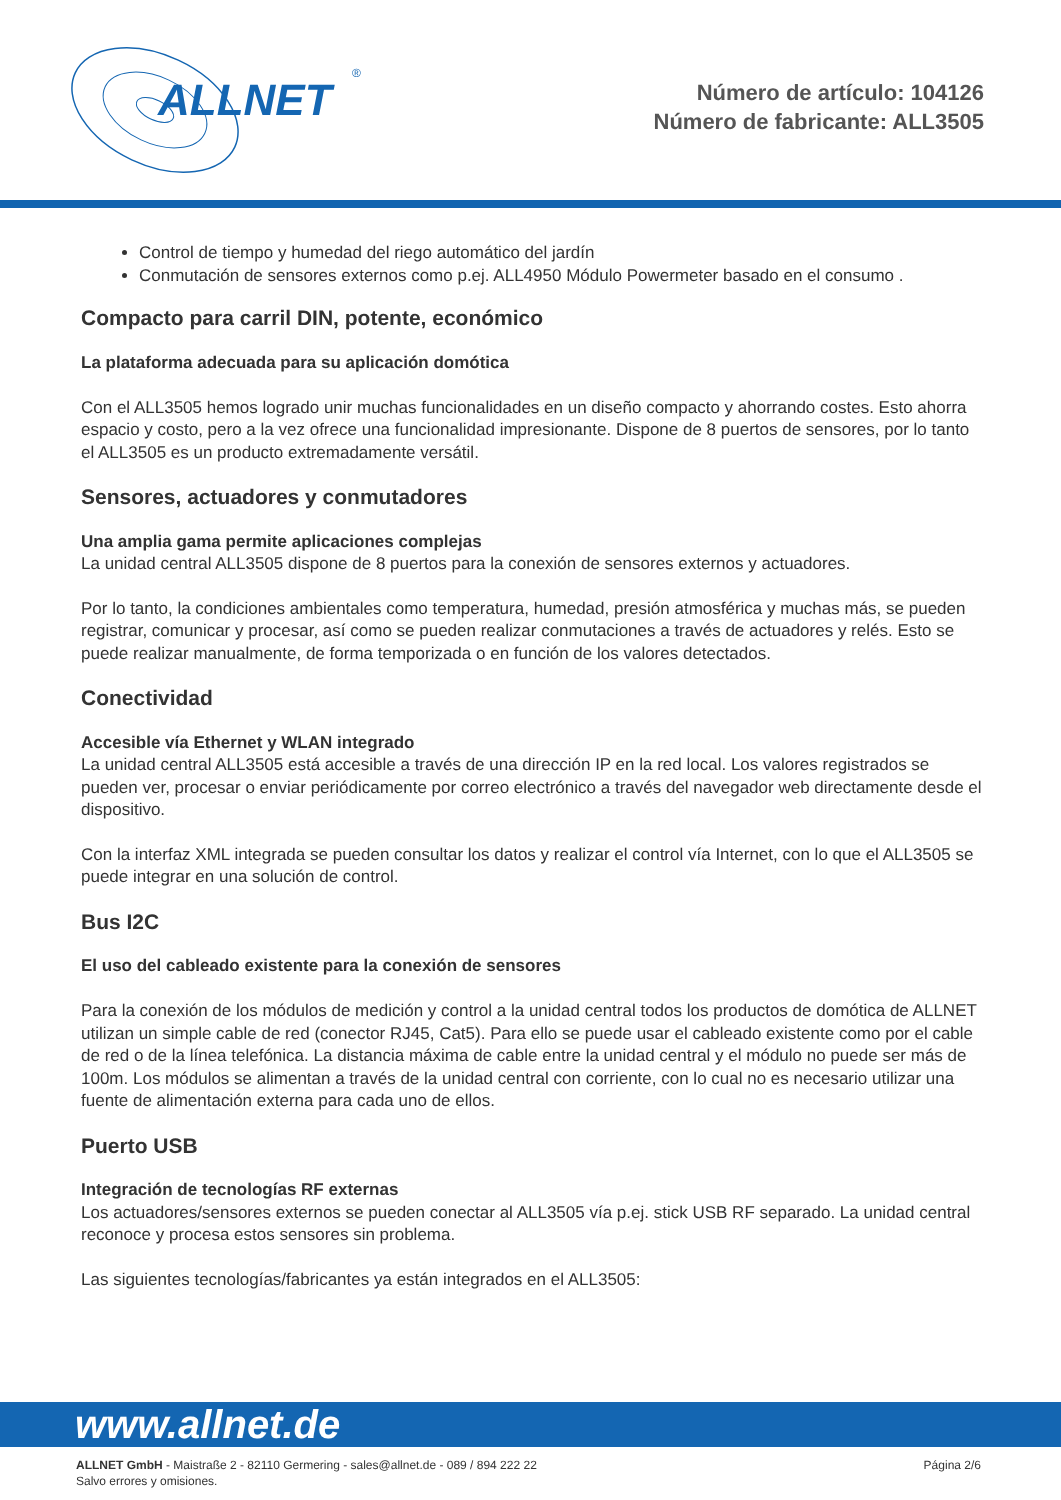ALLNET
®
Número de artículo: 104126
Número de fabricante: ALL3505
Control de tiempo y humedad del riego automático del jardín
Conmutación de sensores externos como p.ej. ALL4950 Módulo Powermeter basado en el consumo .
Compacto para carril DIN, potente, económico
La plataforma adecuada para su aplicación domótica
Con el ALL3505 hemos logrado unir muchas funcionalidades en un diseño compacto y ahorrando costes. Esto ahorra espacio y costo, pero a la vez ofrece una funcionalidad impresionante. Dispone de 8 puertos de sensores, por lo tanto el ALL3505 es un producto extremadamente versátil.
Sensores, actuadores y conmutadores
Una amplia gama permite aplicaciones complejas
La unidad central ALL3505 dispone de 8 puertos para la conexión de sensores externos y actuadores.
Por lo tanto, la condiciones ambientales como temperatura, humedad, presión atmosférica y muchas más, se pueden registrar, comunicar y procesar, así como se pueden realizar conmutaciones a través de actuadores y relés. Esto se puede realizar manualmente, de forma temporizada o en función de los valores detectados.
Conectividad
Accesible vía Ethernet y WLAN integrado
La unidad central ALL3505 está accesible a través de una dirección IP en la red local. Los valores registrados se pueden ver, procesar o enviar periódicamente por correo electrónico a través del navegador web directamente desde el dispositivo.
Con la interfaz XML integrada se pueden consultar los datos y realizar el control vía Internet, con lo que el ALL3505 se puede integrar en una solución de control.
Bus I2C
El uso del cableado existente para la conexión de sensores
Para la conexión de los módulos de medición y control a la unidad central todos los productos de domótica de ALLNET utilizan un simple cable de red (conector RJ45, Cat5). Para ello se puede usar el cableado existente como por el cable de red o de la línea telefónica. La distancia máxima de cable entre la unidad central y el módulo no puede ser más de 100m. Los módulos se alimentan a través de la unidad central con corriente, con lo cual no es necesario utilizar una fuente de alimentación externa para cada uno de ellos.
Puerto USB
Integración de tecnologías RF externas
Los actuadores/sensores externos se pueden conectar al ALL3505 vía p.ej. stick USB RF separado. La unidad central reconoce y procesa estos sensores sin problema.
Las siguientes tecnologías/fabricantes ya están integrados en el ALL3505:
www.allnet.de
ALLNET GmbH - Maistraße 2 - 82110 Germering - sales@allnet.de - 089 / 894 222 22
Salvo errores y omisiones.
Página 2/6